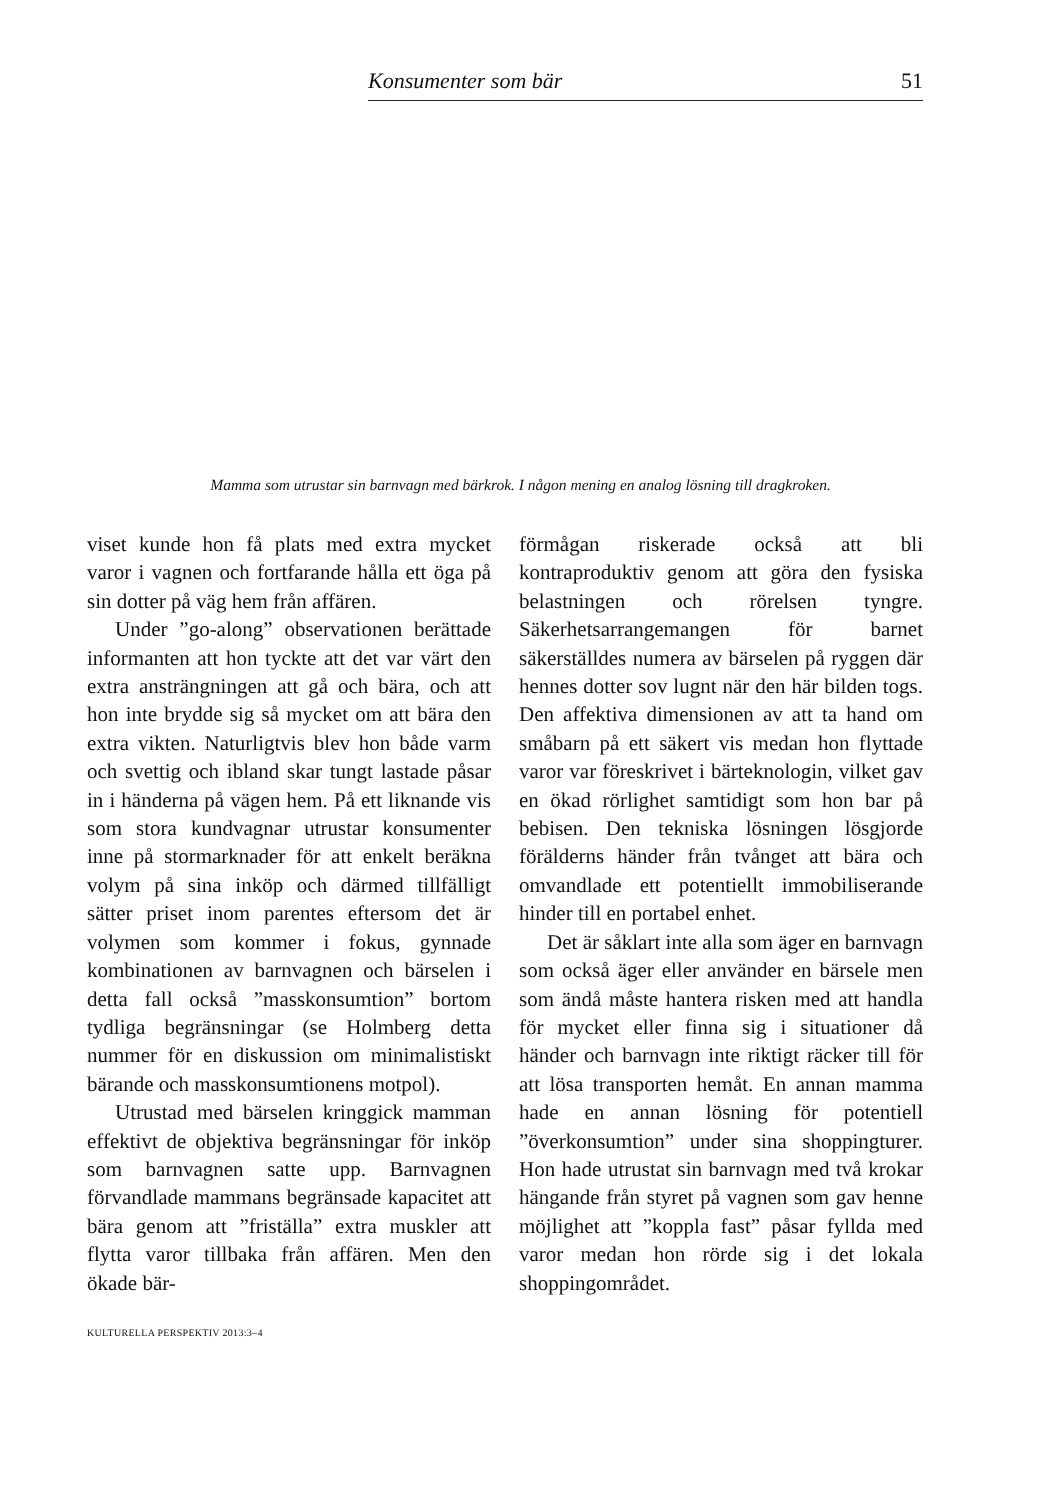Konsumenter som bär 51
Mamma som utrustar sin barnvagn med bärkrok. I någon mening en analog lösning till dragkroken.
viset kunde hon få plats med extra mycket varor i vagnen och fortfarande hålla ett öga på sin dotter på väg hem från affären.
Under ”go-along” observationen berättade informanten att hon tyckte att det var värt den extra ansträngningen att gå och bära, och att hon inte brydde sig så mycket om att bära den extra vikten. Naturligtvis blev hon både varm och svettig och ibland skar tungt lastade påsar in i händerna på vägen hem. På ett liknande vis som stora kundvagnar utrustar konsumenter inne på stormarknader för att enkelt beräkna volym på sina inköp och därmed tillfälligt sätter priset inom parentes eftersom det är volymen som kommer i fokus, gynnade kombinationen av barnvagnen och bärselen i detta fall också ”masskonsumtion” bortom tydliga begränsningar (se Holmberg detta nummer för en diskussion om minimalistiskt bärande och masskonsumtionens motpol).
Utrustad med bärselen kringgick mamman effektivt de objektiva begränsningar för inköp som barnvagnen satte upp. Barnvagnen förvandlade mammans begränsade kapacitet att bära genom att ”friställa” extra muskler att flytta varor tillbaka från affären. Men den ökade bär-
förmågan riskerade också att bli kontraproduktiv genom att göra den fysiska belastningen och rörelsen tyngre. Säkerhetsarrangemangen för barnet säkerställdes numera av bärselen på ryggen där hennes dotter sov lugnt när den här bilden togs. Den affektiva dimensionen av att ta hand om småbarn på ett säkert vis medan hon flyttade varor var föreskrivet i bärteknologin, vilket gav en ökad rörlighet samtidigt som hon bar på bebisen. Den tekniska lösningen lösgjorde förälderns händer från tvånget att bära och omvandlade ett potentiellt immobiliserande hinder till en portabel enhet.
Det är såklart inte alla som äger en barnvagn som också äger eller använder en bärsele men som ändå måste hantera risken med att handla för mycket eller finna sig i situationer då händer och barnvagn inte riktigt räcker till för att lösa transporten hemåt. En annan mamma hade en annan lösning för potentiell ”överkonsumtion” under sina shoppingturer. Hon hade utrustat sin barnvagn med två krokar hängande från styret på vagnen som gav henne möjlighet att ”koppla fast” påsar fyllda med varor medan hon rörde sig i det lokala shoppingområdet.
KULTURELLA PERSPEKTIV 2013:3–4